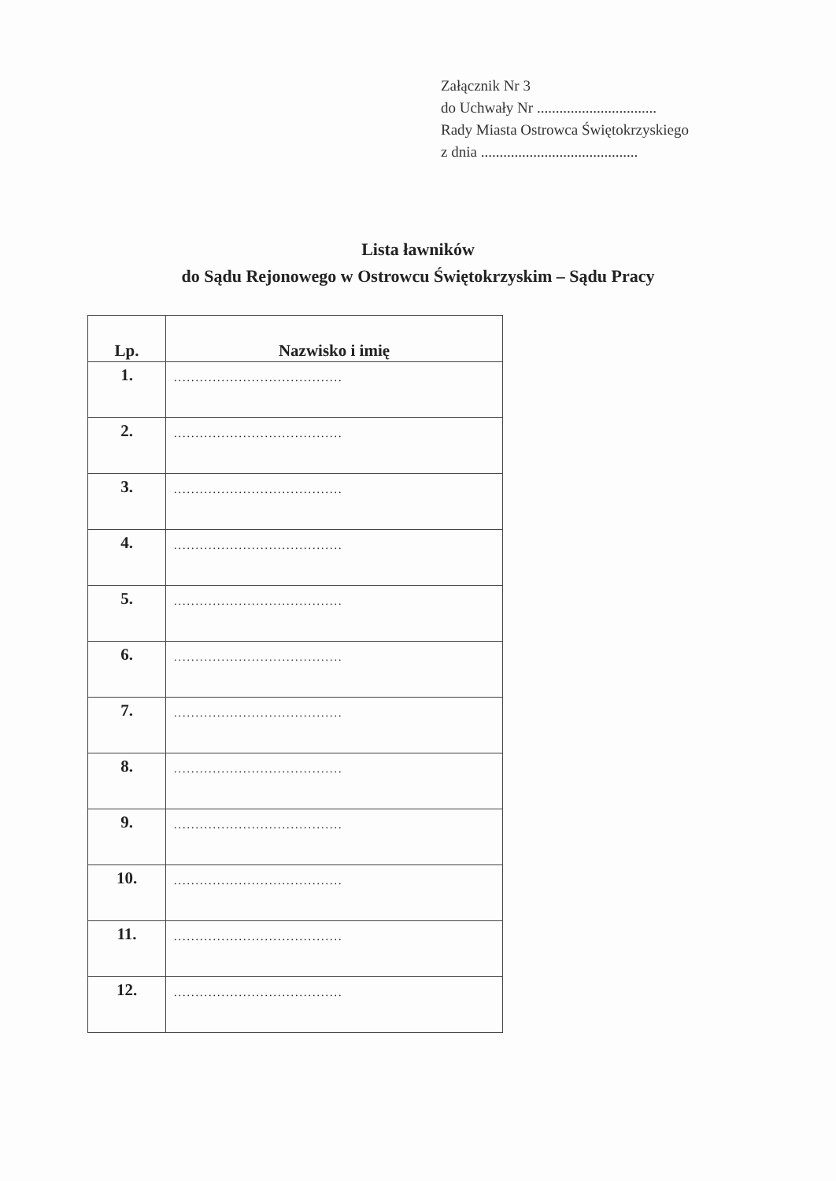Załącznik Nr 3
do Uchwały Nr ................................
Rady Miasta Ostrowca Świętokrzyskiego
z dnia ..........................................
Lista ławników
do Sądu Rejonowego w Ostrowcu Świętokrzyskim – Sądu Pracy
| Lp. | Nazwisko i imię |
| --- | --- |
| 1. | ....................................... |
| 2. | ....................................... |
| 3. | ....................................... |
| 4. | ....................................... |
| 5. | ....................................... |
| 6. | ....................................... |
| 7. | ....................................... |
| 8. | ....................................... |
| 9. | ....................................... |
| 10. | ....................................... |
| 11. | ....................................... |
| 12. | ....................................... |